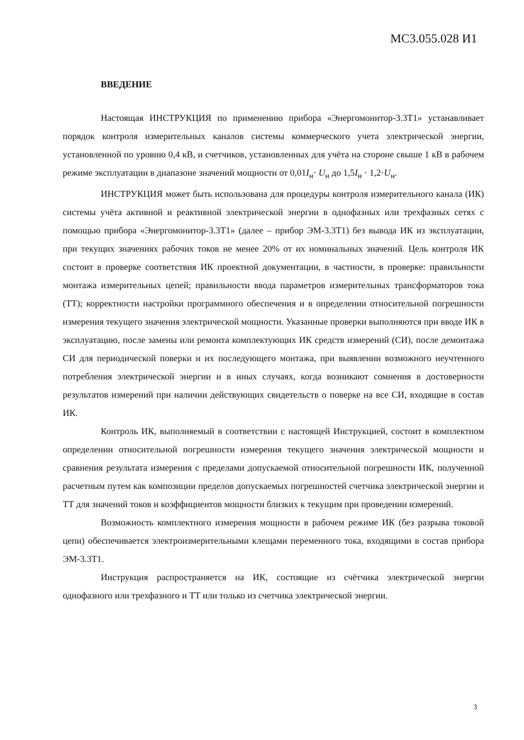МС3.055.028 И1
ВВЕДЕНИЕ
Настоящая ИНСТРУКЦИЯ по применению прибора «Энергомонитор-3.3Т1» устанавливает порядок контроля измерительных каналов системы коммерческого учета электрической энергии, установленной по уровню 0,4 кВ, и счетчиков, установленных для учёта на стороне свыше 1 кВ в рабочем режиме эксплуатации в диапазоне значений мощности от 0,01I<sub>н</sub>· U<sub>н</sub> до 1,5I<sub>н</sub> · 1,2·U<sub>н</sub>.
ИНСТРУКЦИЯ может быть использована для процедуры контроля измерительного канала (ИК) системы учёта активной и реактивной электрической энергии в однофазных или трехфазных сетях с помощью прибора «Энергомонитор-3.3Т1» (далее – прибор ЭМ-3.3Т1) без вывода ИК из эксплуатации, при текущих значениях рабочих токов не менее 20% от их номинальных значений. Цель контроля ИК состоит в проверке соответствия ИК проектной документации, в частности, в проверке: правильности монтажа измерительных цепей; правильности ввода параметров измерительных трансформаторов тока (ТТ); корректности настройки программного обеспечения и в определении относительной погрешности измерения текущего значения электрической мощности. Указанные проверки выполняются при вводе ИК в эксплуатацию, после замены или ремонта комплектующих ИК средств измерений (СИ), после демонтажа СИ для периодической поверки и их последующего монтажа, при выявлении возможного неучтенного потребления электрической энергии и в иных случаях, когда возникают сомнения в достоверности результатов измерений при наличии действующих свидетельств о поверке на все СИ, входящие в состав ИК.
Контроль ИК, выполняемый в соответствии с настоящей Инструкцией, состоит в комплектном определении относительной погрешности измерения текущего значения электрической мощности и сравнения результата измерения с пределами допускаемой относительной погрешности ИК, полученной расчетным путем как композиции пределов допускаемых погрешностей счетчика электрической энергии и ТТ для значений токов и коэффициентов мощности близких к текущим при проведении измерений.
Возможность комплектного измерения мощности в рабочем режиме ИК (без разрыва токовой цепи) обеспечивается электроизмерительными клещами переменного тока, входящими в состав прибора ЭМ-3.3Т1.
Инструкция распространяется на ИК, состоящие из счётчика электрической энергии однофазного или трехфазного и ТТ или только из счетчика электрической энергии.
3